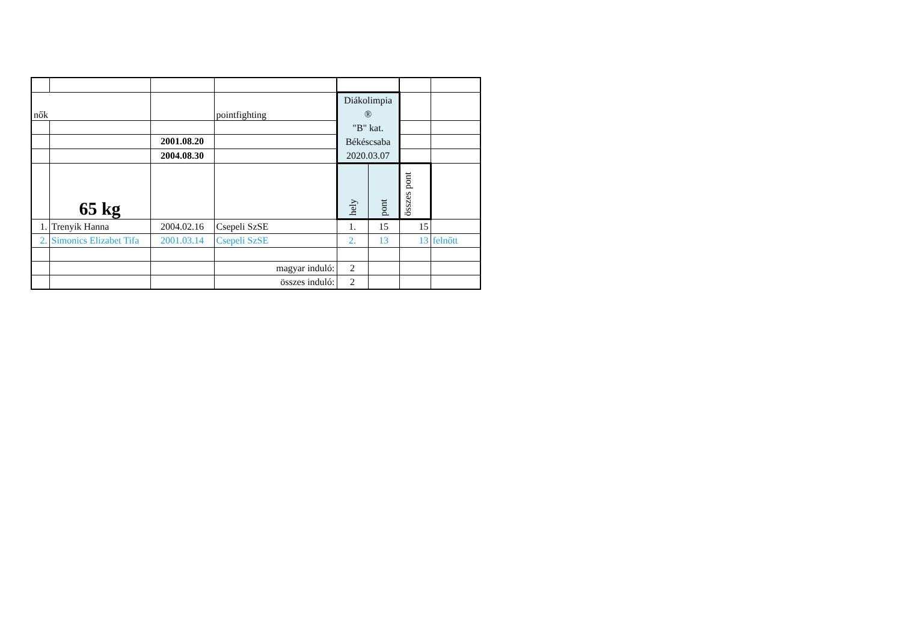| nők | | | pointfighting | Diákolimpia ® "B" kat. Békéscsaba 2020.03.07 | | | |
| | | 2001.08.20 | | | | | |
| | | 2004.08.30 | | | | | |
| | 65 kg | | | hely | pont | összes pont | |
| 1. | Trenyik Hanna | 2004.02.16 | Csepeli SzSE | 1. | 15 | 15 | |
| 2. | Simonics Elizabet Tifa | 2001.03.14 | Csepeli SzSE | 2. | 13 | 13 | felnőtt |
| | | | magyar induló: | 2 | | | |
| | | | összes induló: | 2 | | | |